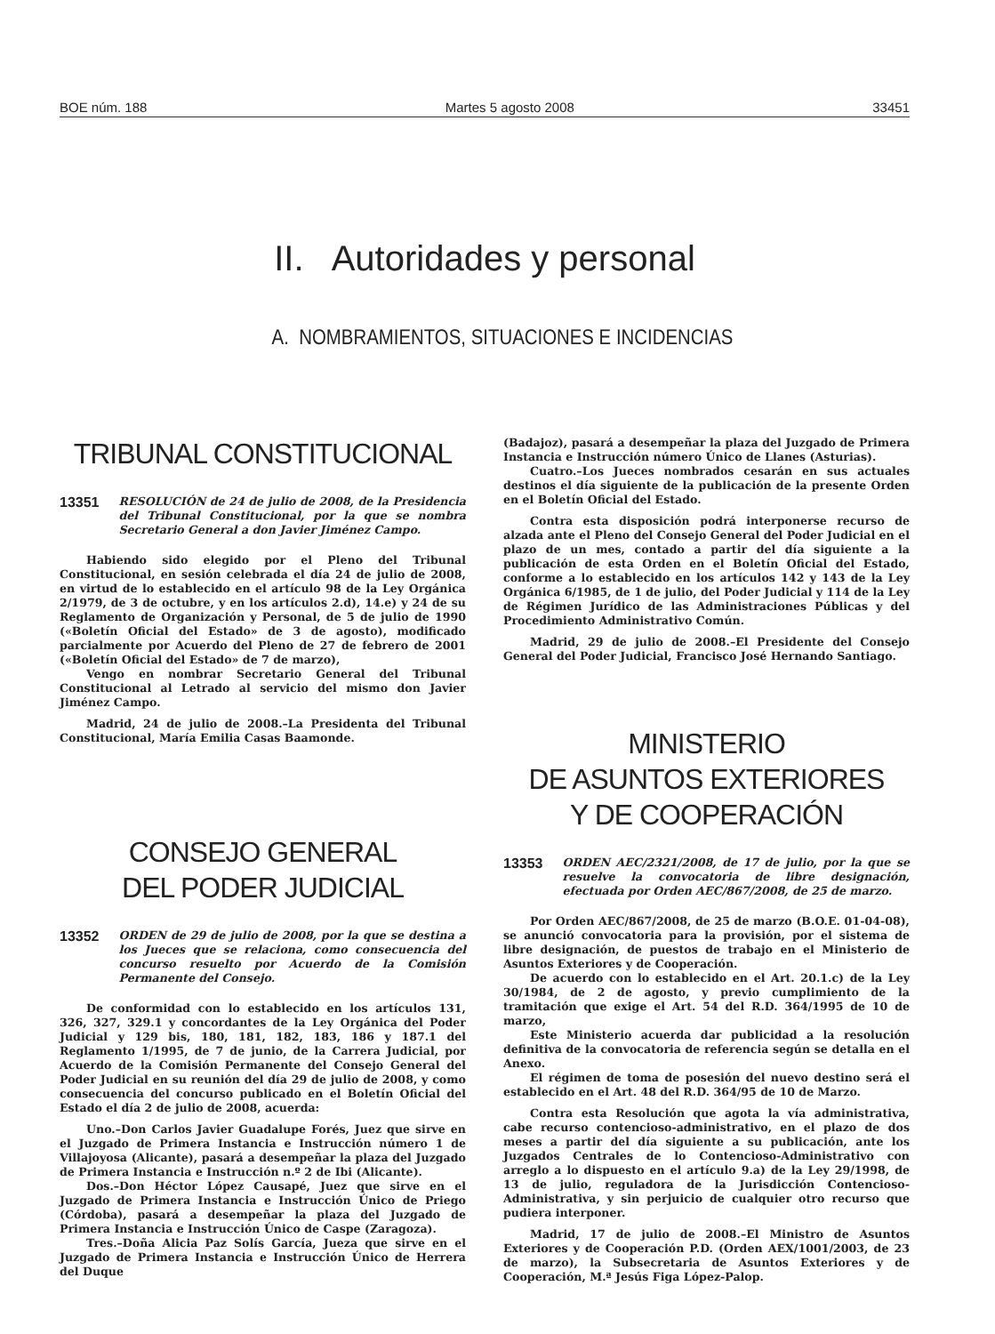BOE núm. 188 Martes 5 agosto 2008 33451
II. Autoridades y personal
A. NOMBRAMIENTOS, SITUACIONES E INCIDENCIAS
TRIBUNAL CONSTITUCIONAL
13351 RESOLUCIÓN de 24 de julio de 2008, de la Presidencia del Tribunal Constitucional, por la que se nombra Secretario General a don Javier Jiménez Campo.
Habiendo sido elegido por el Pleno del Tribunal Constitucional, en sesión celebrada el día 24 de julio de 2008, en virtud de lo establecido en el artículo 98 de la Ley Orgánica 2/1979, de 3 de octubre, y en los artículos 2.d), 14.e) y 24 de su Reglamento de Organización y Personal, de 5 de julio de 1990 («Boletín Oficial del Estado» de 3 de agosto), modificado parcialmente por Acuerdo del Pleno de 27 de febrero de 2001 («Boletín Oficial del Estado» de 7 de marzo),
Vengo en nombrar Secretario General del Tribunal Constitucional al Letrado al servicio del mismo don Javier Jiménez Campo.
Madrid, 24 de julio de 2008.–La Presidenta del Tribunal Constitucional, María Emilia Casas Baamonde.
CONSEJO GENERAL
DEL PODER JUDICIAL
13352 ORDEN de 29 de julio de 2008, por la que se destina a los Jueces que se relaciona, como consecuencia del concurso resuelto por Acuerdo de la Comisión Permanente del Consejo.
De conformidad con lo establecido en los artículos 131, 326, 327, 329.1 y concordantes de la Ley Orgánica del Poder Judicial y 129 bis, 180, 181, 182, 183, 186 y 187.1 del Reglamento 1/1995, de 7 de junio, de la Carrera Judicial, por Acuerdo de la Comisión Permanente del Consejo General del Poder Judicial en su reunión del día 29 de julio de 2008, y como consecuencia del concurso publicado en el Boletín Oficial del Estado el día 2 de julio de 2008, acuerda:
Uno.–Don Carlos Javier Guadalupe Forés, Juez que sirve en el Juzgado de Primera Instancia e Instrucción número 1 de Villajoyosa (Alicante), pasará a desempeñar la plaza del Juzgado de Primera Instancia e Instrucción n.º 2 de Ibi (Alicante).
Dos.–Don Héctor López Causapé, Juez que sirve en el Juzgado de Primera Instancia e Instrucción Único de Priego (Córdoba), pasará a desempeñar la plaza del Juzgado de Primera Instancia e Instrucción Único de Caspe (Zaragoza).
Tres.–Doña Alicia Paz Solís García, Jueza que sirve en el Juzgado de Primera Instancia e Instrucción Único de Herrera del Duque
(Badajoz), pasará a desempeñar la plaza del Juzgado de Primera Instancia e Instrucción número Único de Llanes (Asturias).
Cuatro.–Los Jueces nombrados cesarán en sus actuales destinos el día siguiente de la publicación de la presente Orden en el Boletín Oficial del Estado.
Contra esta disposición podrá interponerse recurso de alzada ante el Pleno del Consejo General del Poder Judicial en el plazo de un mes, contado a partir del día siguiente a la publicación de esta Orden en el Boletín Oficial del Estado, conforme a lo establecido en los artículos 142 y 143 de la Ley Orgánica 6/1985, de 1 de julio, del Poder Judicial y 114 de la Ley de Régimen Jurídico de las Administraciones Públicas y del Procedimiento Administrativo Común.
Madrid, 29 de julio de 2008.–El Presidente del Consejo General del Poder Judicial, Francisco José Hernando Santiago.
MINISTERIO
DE ASUNTOS EXTERIORES
Y DE COOPERACIÓN
13353 ORDEN AEC/2321/2008, de 17 de julio, por la que se resuelve la convocatoria de libre designación, efectuada por Orden AEC/867/2008, de 25 de marzo.
Por Orden AEC/867/2008, de 25 de marzo (B.O.E. 01-04-08), se anunció convocatoria para la provisión, por el sistema de libre designación, de puestos de trabajo en el Ministerio de Asuntos Exteriores y de Cooperación.
De acuerdo con lo establecido en el Art. 20.1.c) de la Ley 30/1984, de 2 de agosto, y previo cumplimiento de la tramitación que exige el Art. 54 del R.D. 364/1995 de 10 de marzo,
Este Ministerio acuerda dar publicidad a la resolución definitiva de la convocatoria de referencia según se detalla en el Anexo.
El régimen de toma de posesión del nuevo destino será el establecido en el Art. 48 del R.D. 364/95 de 10 de Marzo.
Contra esta Resolución que agota la vía administrativa, cabe recurso contencioso-administrativo, en el plazo de dos meses a partir del día siguiente a su publicación, ante los Juzgados Centrales de lo Contencioso-Administrativo con arreglo a lo dispuesto en el artículo 9.a) de la Ley 29/1998, de 13 de julio, reguladora de la Jurisdicción Contencioso-Administrativa, y sin perjuicio de cualquier otro recurso que pudiera interponer.
Madrid, 17 de julio de 2008.–El Ministro de Asuntos Exteriores y de Cooperación P.D. (Orden AEX/1001/2003, de 23 de marzo), la Subsecretaria de Asuntos Exteriores y de Cooperación, M.ª Jesús Figa López-Palop.